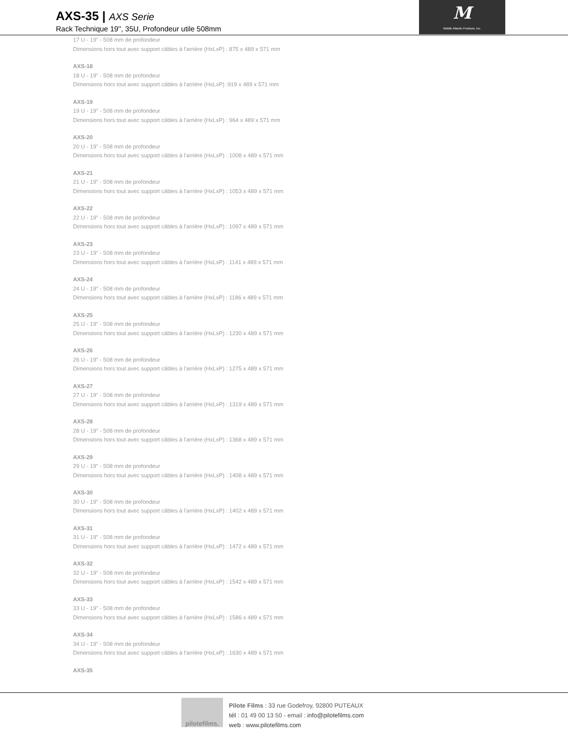AXS-35 | AXS Serie
Rack Technique 19'', 35U, Profondeur utile 508mm
M
Middle Atlantic Products, Inc.
17 U - 19" - 508 mm de profondeur
Dimensions hors tout avec support câbles à l'arrière (HxLxP) : 875 x 489 x 571 mm
AXS-18
18 U - 19" - 508 mm de profondeur
Dimensions hors tout avec support câbles à l'arrière (HxLxP) :919 x 489 x 571 mm
AXS-19
19 U - 19" - 508 mm de profondeur
Dimensions hors tout avec support câbles à l'arrière (HxLxP) : 964 x 489 x 571 mm
AXS-20
20 U - 19" - 508 mm de profondeur
Dimensions hors tout avec support câbles à l'arrière (HxLxP) : 1008 x 489 x 571 mm
AXS-21
21 U - 19" - 508 mm de profondeur
Dimensions hors tout avec support câbles à l'arrière (HxLxP) : 1053 x 489 x 571 mm
AXS-22
22 U - 19" - 508 mm de profondeur
Dimensions hors tout avec support câbles à l'arrière (HxLxP) : 1097 x 489 x 571 mm
AXS-23
23 U - 19" - 508 mm de profondeur
Dimensions hors tout avec support câbles à l'arrière (HxLxP) : 1141 x 489 x 571 mm
AXS-24
24 U - 19" - 508 mm de profondeur
Dimensions hors tout avec support câbles à l'arrière (HxLxP) : 1186 x 489 x 571 mm
AXS-25
25 U - 19" - 508 mm de profondeur
Dimensions hors tout avec support câbles à l'arrière (HxLxP) : 1230 x 489 x 571 mm
AXS-26
26 U - 19" - 508 mm de profondeur
Dimensions hors tout avec support câbles à l'arrière (HxLxP) : 1275 x 489 x 571 mm
AXS-27
27 U - 19" - 508 mm de profondeur
Dimensions hors tout avec support câbles à l'arrière (HxLxP) : 1319 x 489 x 571 mm
AXS-28
28 U - 19" - 508 mm de profondeur
Dimensions hors tout avec support câbles à l'arrière (HxLxP) : 1368 x 489 x 571 mm
AXS-29
29 U - 19" - 508 mm de profondeur
Dimensions hors tout avec support câbles à l'arrière (HxLxP) : 1408 x 489 x 571 mm
AXS-30
30 U - 19" - 508 mm de profondeur
Dimensions hors tout avec support câbles à l'arrière (HxLxP) : 1402 x 489 x 571 mm
AXS-31
31 U - 19" - 508 mm de profondeur
Dimensions hors tout avec support câbles à l'arrière (HxLxP) : 1472 x 489 x 571 mm
AXS-32
32 U - 19" - 508 mm de profondeur
Dimensions hors tout avec support câbles à l'arrière (HxLxP) : 1542 x 489 x 571 mm
AXS-33
33 U - 19" - 508 mm de profondeur
Dimensions hors tout avec support câbles à l'arrière (HxLxP) : 1586 x 489 x 571 mm
AXS-34
34 U - 19" - 508 mm de profondeur
Dimensions hors tout avec support câbles à l'arrière (HxLxP) : 1630 x 489 x 571 mm
AXS-35
pilotefilms.
Pilote Films : 33 rue Godefroy, 92800 PUTEAUX
tél : 01 49 00 13 50 - email : info@pilotefilms.com
web : www.pilotefilms.com